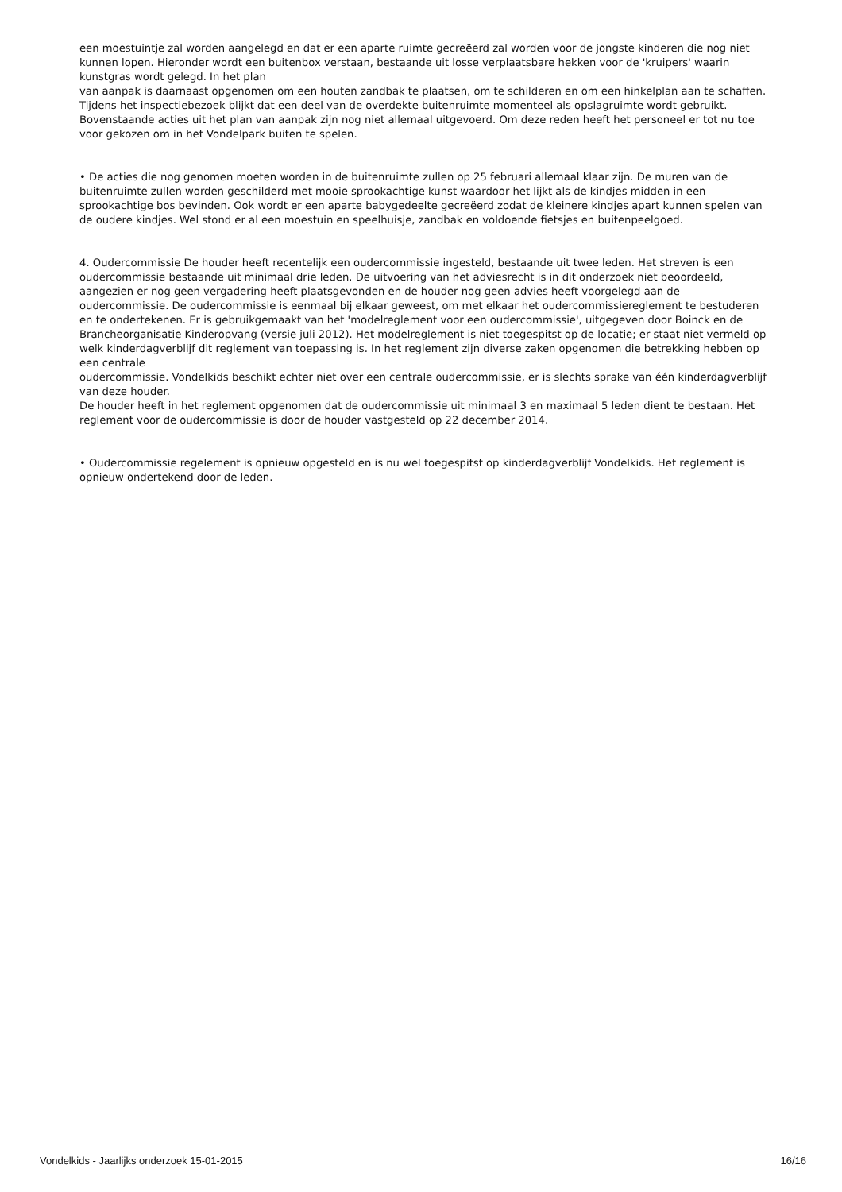een moestuintje zal worden aangelegd en dat er een aparte ruimte gecreëerd zal worden voor de jongste kinderen die nog niet kunnen lopen. Hieronder wordt een buitenbox verstaan, bestaande uit losse verplaatsbare hekken voor de 'kruipers' waarin kunstgras wordt gelegd. In het plan
van aanpak is daarnaast opgenomen om een houten zandbak te plaatsen, om te schilderen en om een hinkelplan aan te schaffen. Tijdens het inspectiebezoek blijkt dat een deel van de overdekte buitenruimte momenteel als opslagruimte wordt gebruikt.
Bovenstaande acties uit het plan van aanpak zijn nog niet allemaal uitgevoerd. Om deze reden heeft het personeel er tot nu toe voor gekozen om in het Vondelpark buiten te spelen.
• De acties die nog genomen moeten worden in de buitenruimte zullen op 25 februari allemaal klaar zijn. De muren van de buitenruimte zullen worden geschilderd met mooie sprookachtige kunst waardoor het lijkt als de kindjes midden in een sprookachtige bos bevinden. Ook wordt er een aparte babygedeelte gecreëerd zodat de kleinere kindjes apart kunnen spelen van de oudere kindjes. Wel stond er al een moestuin en speelhuisje, zandbak en voldoende fietsjes en buitenpeelgoed.
4. Oudercommissie De houder heeft recentelijk een oudercommissie ingesteld, bestaande uit twee leden. Het streven is een oudercommissie bestaande uit minimaal drie leden. De uitvoering van het adviesrecht is in dit onderzoek niet beoordeeld, aangezien er nog geen vergadering heeft plaatsgevonden en de houder nog geen advies heeft voorgelegd aan de oudercommissie. De oudercommissie is eenmaal bij elkaar geweest, om met elkaar het oudercommissiereglement te bestuderen en te ondertekenen. Er is gebruikgemaakt van het 'modelreglement voor een oudercommissie', uitgegeven door Boinck en de Brancheorganisatie Kinderopvang (versie juli 2012). Het modelreglement is niet toegespitst op de locatie; er staat niet vermeld op welk kinderdagverblijf dit reglement van toepassing is. In het reglement zijn diverse zaken opgenomen die betrekking hebben op een centrale
oudercommissie. Vondelkids beschikt echter niet over een centrale oudercommissie, er is slechts sprake van één kinderdagverblijf van deze houder.
De houder heeft in het reglement opgenomen dat de oudercommissie uit minimaal 3 en maximaal 5 leden dient te bestaan. Het reglement voor de oudercommissie is door de houder vastgesteld op 22 december 2014.
• Oudercommissie regelement is opnieuw opgesteld en is nu wel toegespitst op kinderdagverblijf Vondelkids. Het reglement is opnieuw ondertekend door de leden.
Vondelkids - Jaarlijks onderzoek 15-01-2015 16/16